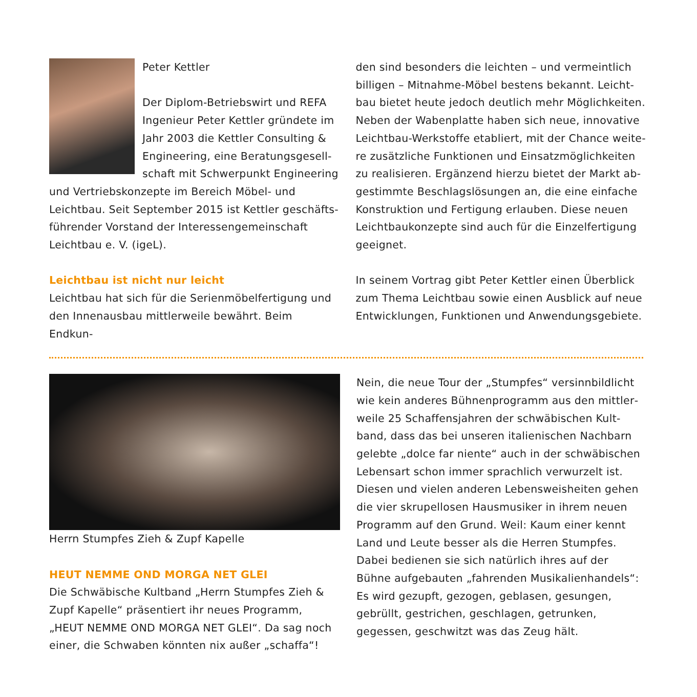Peter Kettler
Der Diplom-Betriebswirt und REFA Ingenieur Peter Kettler gründete im Jahr 2003 die Kettler Consulting & Engineering, eine Beratungsgesell­schaft mit Schwerpunkt Enginee­ring und Vertriebskonzepte im Bereich Möbel- und Leichtbau. Seit September 2015 ist Kettler geschäfts­führender Vorstand der Interessengemeinschaft Leichtbau e. V. (igeL).
Leichtbau ist nicht nur leicht
Leichtbau hat sich für die Serienmöbelfertigung und den Innenausbau mittlerweile bewährt. Beim Endkun-
den sind besonders die leichten – und vermeintlich billigen – Mitnahme-Möbel bestens bekannt. Leicht­bau bietet heute jedoch deutlich mehr Möglichkeiten. Neben der Wabenplatte haben sich neue, innovative Leichtbau-Werkstoffe etabliert, mit der Chance weite­re zusätzliche Funktionen und Einsatzmöglichkeiten zu realisieren. Ergänzend hierzu bietet der Markt ab­gestimmte Beschlagslösungen an, die eine einfache Konstruktion und Fertigung erlauben. Diese neuen Leichtbaukonzepte sind auch für die Einzelfertigung geeignet.
In seinem Vortrag gibt Peter Kettler einen Überblick zum Thema Leichtbau sowie einen Ausblick auf neue Entwicklungen, Funktionen und Anwendungsgebiete.
Herrn Stumpfes Zieh & Zupf Kapelle
HEUT NEMME OND MORGA NET GLEI
Die Schwäbische Kultband „Herrn Stumpfes Zieh & Zupf Kapelle“ präsentiert ihr neues Programm, „HEUT NEMME OND MORGA NET GLEI“. Da sag noch einer, die Schwaben könnten nix außer „schaffa“!
Nein, die neue Tour der „Stumpfes“ versinnbildlicht wie kein anderes Bühnenprogramm aus den mittler­weile 25 Schaffensjahren der schwäbischen Kult­band, dass das bei unseren italienischen Nachbarn gelebte „dolce far niente“ auch in der schwäbischen Lebensart schon immer sprachlich verwurzelt ist. Diesen und vielen anderen Lebensweisheiten gehen die vier skrupellosen Hausmusiker in ihrem neuen Programm auf den Grund. Weil: Kaum einer kennt Land und Leute besser als die Herren Stumpfes. Dabei bedienen sie sich natürlich ihres auf der Bühne aufgebauten „fahrenden Musikalienhandels“: Es wird gezupft, gezogen, geblasen, gesungen, gebrüllt, gestrichen, geschlagen, getrunken, gegessen, ge­schwitzt was das Zeug hält.